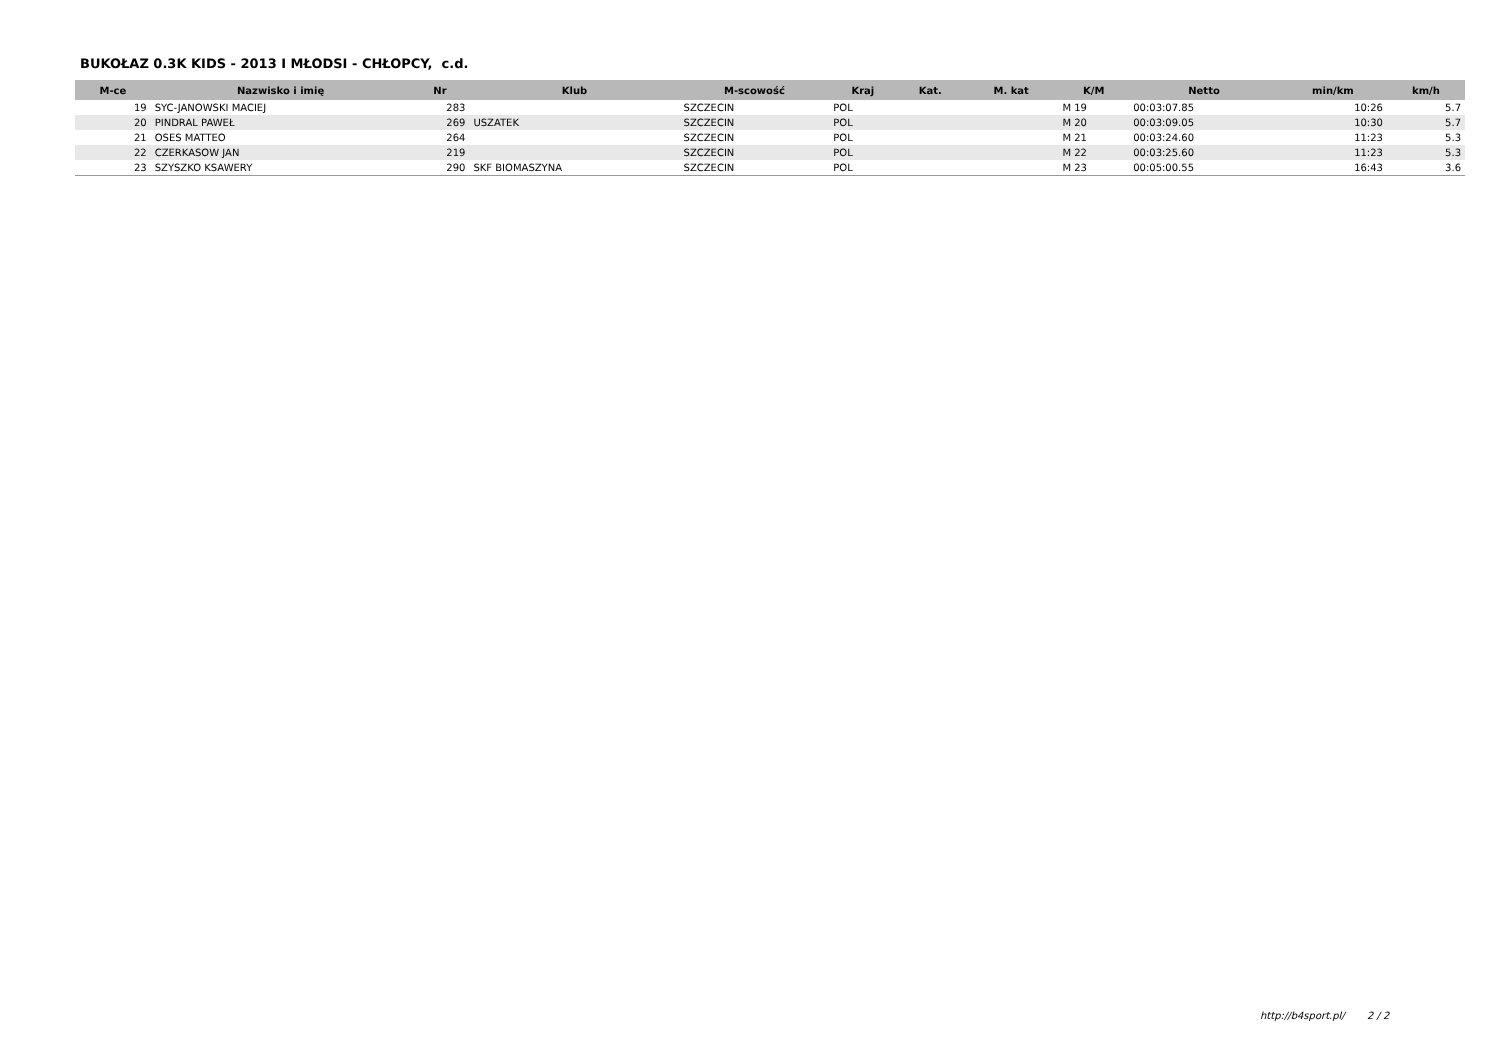BUKOŁAZ 0.3K KIDS - 2013 I MŁODSI - CHŁOPCY, c.d.
| M-ce | Nazwisko i imię | Nr | Klub | M-scowość | Kraj | Kat. | M. kat | K/M | Netto | min/km | km/h |
| --- | --- | --- | --- | --- | --- | --- | --- | --- | --- | --- | --- |
| 19 | SYC-JANOWSKI MACIEJ | 283 | | SZCZECIN | POL | | | M 19 | 00:03:07.85 | 10:26 | 5.7 |
| 20 | PINDRAL PAWEŁ | 269 | USZATEK | SZCZECIN | POL | | | M 20 | 00:03:09.05 | 10:30 | 5.7 |
| 21 | OSES MATTEO | 264 | | SZCZECIN | POL | | | M 21 | 00:03:24.60 | 11:23 | 5.3 |
| 22 | CZERKASOW JAN | 219 | | SZCZECIN | POL | | | M 22 | 00:03:25.60 | 11:23 | 5.3 |
| 23 | SZYSZKO KSAWERY | 290 | SKF BIOMASZYNA | SZCZECIN | POL | | | M 23 | 00:05:00.55 | 16:43 | 3.6 |
http://b4sport.pl/ 2 / 2